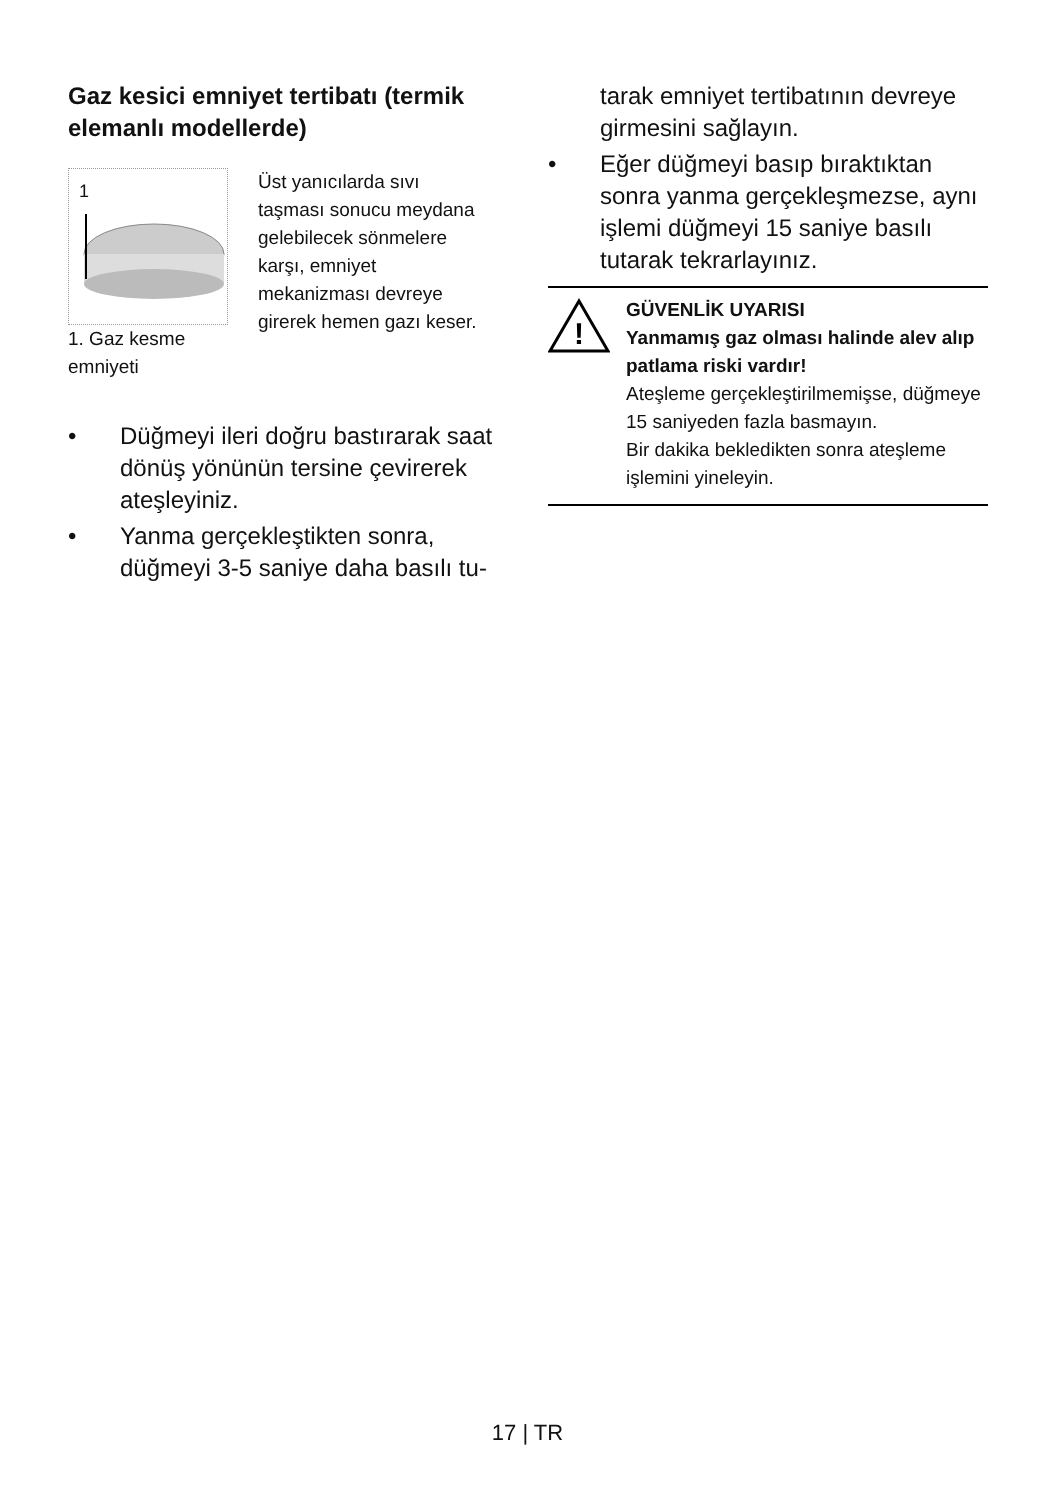Gaz kesici emniyet tertibatı (termik elemanlı modellerde)
1
1. Gaz kesme
emniyeti
Üst yanıcılarda sıvı taşması sonucu meydana gelebilecek sönmelere karşı, emniyet mekanizması devreye girerek hemen gazı keser.
• Düğmeyi ileri doğru bastırarak saat dönüş yönünün tersine çevirerek ateşleyiniz.
• Yanma gerçekleştikten sonra, düğmeyi 3-5 saniye daha basılı tu-
tarak emniyet tertibatının devreye girmesini sağlayın.
• Eğer düğmeyi basıp bıraktıktan sonra yanma gerçekleşmezse, aynı işlemi düğmeyi 15 saniye basılı tutarak tekrarlayınız.
!
GÜVENLİK UYARISI
Yanmamış gaz olması halinde alev alıp patlama riski vardır!
Ateşleme gerçekleştirilmemişse, düğmeye 15 saniyeden fazla basmayın.
Bir dakika bekledikten sonra ateşleme işlemini yineleyin.
17 | TR